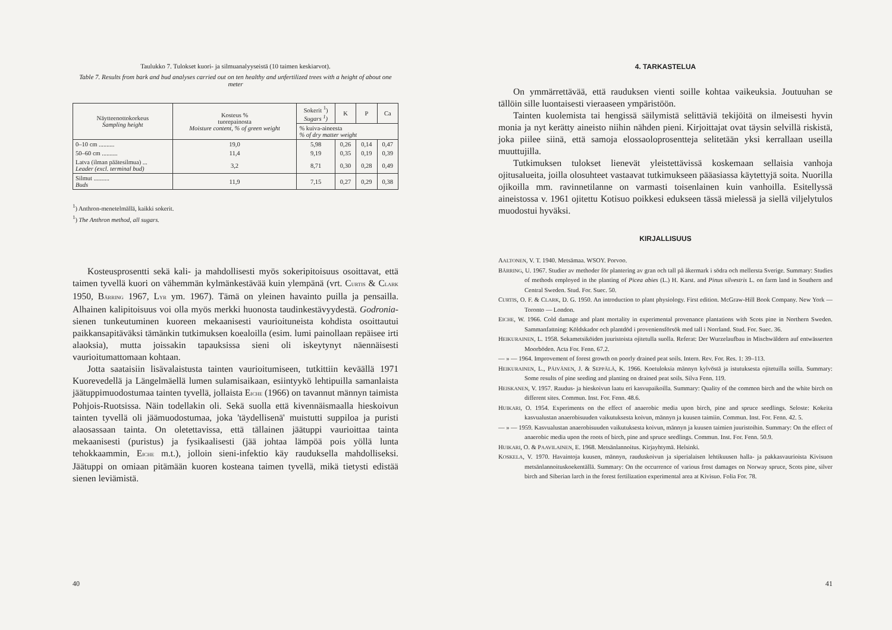Taulukko 7. Tulokset kuori- ja silmuanalyyseistä (10 taimen keskiarvot).
Table 7. Results from bark and bud analyses carried out on ten healthy and unfertilized trees with a height of about one meter
| Näytteenottokorkeus Sampling height | Kosteus % tuorepainosta Moisture content, % of green weight | Sokerit <sup>1</sup>) Sugars <sup>1</sup>) | K | P | Ca |
| --- | --- | --- | --- | --- | --- |
| | | % kuiva-aineesta % of dry matter weight | | | |
| 0–10 cm .......... | 19,0 | 5,98 | 0,26 | 0,14 | 0,47 |
| 50–60 cm .......... | 11,4 | 9,19 | 0,35 | 0,19 | 0,39 |
| Latva (ilman päätesilmua) ... Leader (excl. terminal bud) | 3,2 | 8,71 | 0,30 | 0,28 | 0,49 |
| Silmut .......... Buds | 11,9 | 7,15 | 0,27 | 0,29 | 0,38 |
<sup>1</sup>) Anthron-menetelmällä, kaikki sokerit.
<sup>1</sup>) The Anthron method, all sugars.
Kosteusprosentti sekä kali- ja mahdollisesti myös sokeripitoisuus osoittavat, että taimen tyvellä kuori on vähemmän kylmänkestävää kuin ylempänä (vrt. CURTIS & CLARK 1950, BÄRRING 1967, LYR ym. 1967). Tämä on yleinen havainto puilla ja pensailla. Alhainen kalipitoisuus voi olla myös merkki huonosta taudinkestävyydestä. Godronia-sienen tunkeutuminen kuoreen mekaanisesti vaurioituneista kohdista osoittautui paikkansapitäväksi tämänkin tutkimuksen koealoilla (esim. lumi painollaan repäisee irti alaoksia), mutta joissakin tapauksissa sieni oli iskeytynyt näennäisesti vaurioitumattomaan kohtaan.
Jotta saataisiin lisävalaistusta tainten vaurioitumiseen, tutkittiin keväällä 1971 Kuorevedellä ja Längelmäellä lumen sulamisaikaan, esiintyykö lehtipuilla samanlaista jäätuppimuodostumaa tainten tyvellä, jollaista EICHE (1966) on tavannut männyn taimista Pohjois-Ruotsissa. Näin todellakin oli. Sekä suolla että kivennäismaalla hieskoivun tainten tyvellä oli jäämuodostumaa, joka 'täydellisenä' muistutti suppiloa ja puristi alaosassaan tainta. On oletettavissa, että tällainen jäätuppi vaurioittaa tainta mekaanisesti (puristus) ja fysikaalisesti (jää johtaa lämpöä pois yöllä lunta tehokkaammin, EICHE m.t.), jolloin sieni-infektio käy rauduksella mahdolliseksi. Jäätuppi on omiaan pitämään kuoren kosteana taimen tyvellä, mikä tietysti edistää sienen leviämistä.
40
4. TARKASTELUA
On ymmärrettävää, että rauduksen vienti soille kohtaa vaikeuksia. Joutuuhan se tällöin sille luontaisesti vieraaseen ympäristöön.
Tainten kuolemista tai hengissä säilymistä selittäviä tekijöitä on ilmeisesti hyvin monia ja nyt kerätty aineisto niihin nähden pieni. Kirjoittajat ovat täysin selvillä riskistä, joka piilee siinä, että samoja elossaoloprosentteja selitetään yksi kerrallaan useilla muuttujilla.
Tutkimuksen tulokset lienevät yleistettävissä koskemaan sellaisia vanhoja ojitusalueita, joilla olosuhteet vastaavat tutkimukseen pääasiassa käytettyjä soita. Nuorilla ojikoilla mm. ravinnetilanne on varmasti toisenlainen kuin vanhoilla. Esitellyssä aineistossa v. 1961 ojitettu Kotisuo poikkesi edukseen tässä mielessä ja siellä viljelytulos muodostui hyväksi.
KIRJALLISUUS
AALTONEN, V. T. 1940. Metsämaa. WSOY. Porvoo.
BÄRRING, U. 1967. Studier av methoder för plantering av gran och tall på åkermark i södra och mellersta Sverige. Summary: Studies of methods employed in the planting of Picea abies (L.) H. Karst. and Pinus silvestris L. on farm land in Southern and Central Sweden. Stud. For. Suec. 50.
CURTIS, O. F. & CLARK, D. G. 1950. An introduction to plant physiology. First edition. McGraw-Hill Book Company. New York — Toronto — London.
EICHE, W. 1966. Cold damage and plant mortality in experimental provenance plantations with Scots pine in Northern Sweden. Sammanfattning: Köldskador och plantdöd i proveniensförsök med tall i Norrland. Stud. For. Suec. 36.
HEIKURAINEN, L. 1958. Sekametsiköiden juuristoista ojitetulla suolla. Referat: Der Wurzelaufbau in Mischwäldern auf entwässerten Moorböden. Acta For. Fenn. 67.2.
— » — 1964. Improvement of forest growth on poorly drained peat soils. Intern. Rev. For. Res. 1: 39–113.
HEIKURAINEN, L., PÄIVÄNEN, J. & SEPPÄLÄ, K. 1966. Koetuloksia männyn kylvöstä ja istutuksesta ojitetuilla soilla. Summary: Some results of pine seeding and planting on drained peat soils. Silva Fenn. 119.
HEISKANEN, V. 1957. Raudus- ja hieskoivun laatu eri kasvupaikoilla. Summary: Quality of the common birch and the white birch on different sites. Commun. Inst. For. Fenn. 48.6.
HUIKARI, O. 1954. Experiments on the effect of anaerobic media upon birch, pine and spruce seedlings. Seloste: Kokeita kasvualustan anaerobisuuden vaikutuksesta koivun, männyn ja kuusen taimiin. Commun. Inst. For. Fenn. 42. 5.
— » — 1959. Kasvualustan anaerobisuuden vaikutuksesta koivun, männyn ja kuusen taimien juuristoihin. Summary: On the effect of anaerobic media upon the roots of birch, pine and spruce seedlings. Commun. Inst. For. Fenn. 50.9.
HUIKARI, O. & PAAVILAINEN, E. 1968. Metsänlannoitus. Kirjayhtymä. Helsinki.
KOSKELA, V. 1970. Havaintoja kuusen, männyn, rauduskoivun ja siperialaisen lehtikuusen halla- ja pakkasvaurioista Kivisuon metsänlannoituskoekentällä. Summary: On the occurrence of various frost damages on Norway spruce, Scots pine, silver birch and Siberian larch in the forest fertilization experimental area at Kivisuo. Folia For. 78.
41